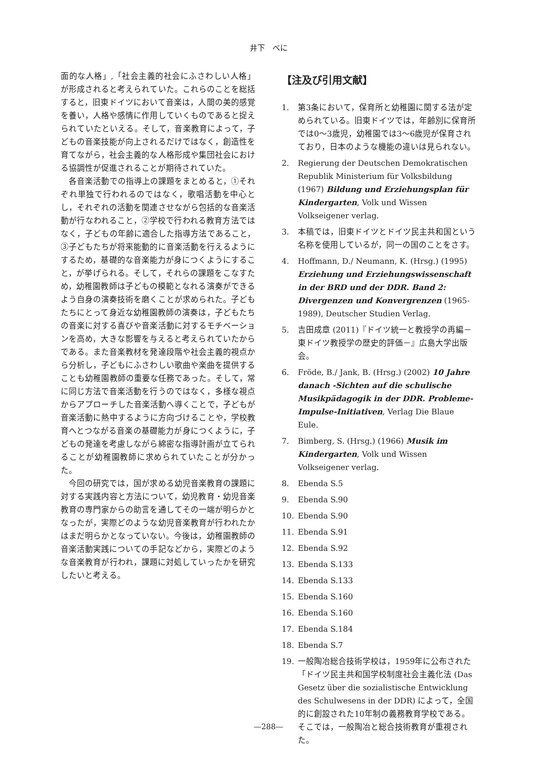井下　べに
面的な人格」,「社会主義的社会にふさわしい人格」が形成されると考えられていた。これらのことを総括すると，旧東ドイツにおいて音楽は，人間の美的感覚を養い，人格や感情に作用していくものであると捉えられていたといえる。そして，音楽教育によって，子どもの音楽技能が向上されるだけではなく，創造性を育てながら，社会主義的な人格形成や集団社会における協調性が促進されることが期待されていた。
　各音楽活動での指導上の課題をまとめると，①それぞれ単独で行われるのではなく，歌唱活動を中心とし，それぞれの活動を関連させながら包括的な音楽活動が行なわれること，②学校で行われる教育方法ではなく，子どもの年齢に適合した指導方法であること，③子どもたちが将来能動的に音楽活動を行えるようにするため，基礎的な音楽能力が身につくようにすること，が挙げられる。そして，それらの課題をこなすため，幼稚園教師は子どもの模範となれる演奏ができるよう自身の演奏技術を磨くことが求められた。子どもたちにとって身近な幼稚園教師の演奏は，子どもたちの音楽に対する喜びや音楽活動に対するモチベーションを高め，大きな影響を与えると考えられていたからである。また音楽教材を発達段階や社会主義的視点から分析し，子どもにふさわしい歌曲や楽曲を提供することも幼稚園教師の重要な任務であった。そして，常に同じ方法で音楽活動を行うのではなく，多様な視点からアプローチした音楽活動へ導くことで，子どもが音楽活動に熱中するように方向づけることや，学校教育へとつながる音楽の基礎能力が身につくように，子どもの発達を考慮しながら綿密な指導計画が立てられることが幼稚園教師に求められていたことが分かった。
　今回の研究では，国が求める幼児音楽教育の課題に対する実践内容と方法について，幼児教育・幼児音楽教育の専門家からの助言を通してその一端が明らかとなったが，実際どのような幼児音楽教育が行われたかはまだ明らかとなっていない。今後は，幼稚園教師の音楽活動実践についての手記などから，実際どのような音楽教育が行われ，課題に対処していったかを研究したいと考える。
【注及び引用文献】
1. 第3条において，保育所と幼稚園に関する法が定められている。旧東ドイツでは，年齢別に保育所では0～3歳児，幼稚園では3～6歳児が保育されており，日本のような機能の違いは見られない。
2. Regierung der Deutschen Demokratischen Republik Ministerium für Volksbildung (1967) Bildung und Erziehungsplan für Kindergarten, Volk und Wissen Volkseigener verlag.
3. 本稿では，旧東ドイツとドイツ民主共和国という名称を使用しているが，同一の国のことをさす。
4. Hoffmann, D./ Neumann, K. (Hrsg.) (1995) Erziehung und Erziehungswissenschaft in der BRD und der DDR. Band 2: Divergenzen und Konvergrenzen (1965-1989), Deutscher Studien Verlag.
5. 吉田成章 (2011)『ドイツ統一と教授学の再編－東ドイツ教授学の歴史的評価－』広島大学出版会。
6. Fröde, B./ Jank, B. (Hrsg.) (2002) 10 Jahre danach -Sichten auf die schulische Musikpädagogik in der DDR. Probleme-Impulse-Initiativen, Verlag Die Blaue Eule.
7. Bimberg, S. (Hrsg.) (1966) Musik im Kindergarten, Volk und Wissen Volkseigener verlag.
8. Ebenda S.5
9. Ebenda S.90
10. Ebenda S.90
11. Ebenda S.91
12. Ebenda S.92
13. Ebenda S.133
14. Ebenda S.133
15. Ebenda S.160
16. Ebenda S.160
17. Ebenda S.184
18. Ebenda S.7
19. 一般陶冶総合技術学校は，1959年に公布された「ドイツ民主共和国学校制度社会主義化法 (Das Gesetz über die sozialistische Entwicklung des Schulwesens in der DDR) によって，全国的に創設された10年制の義務教育学校である。そこでは，一般陶冶と総合技術教育が重視された。
—288—